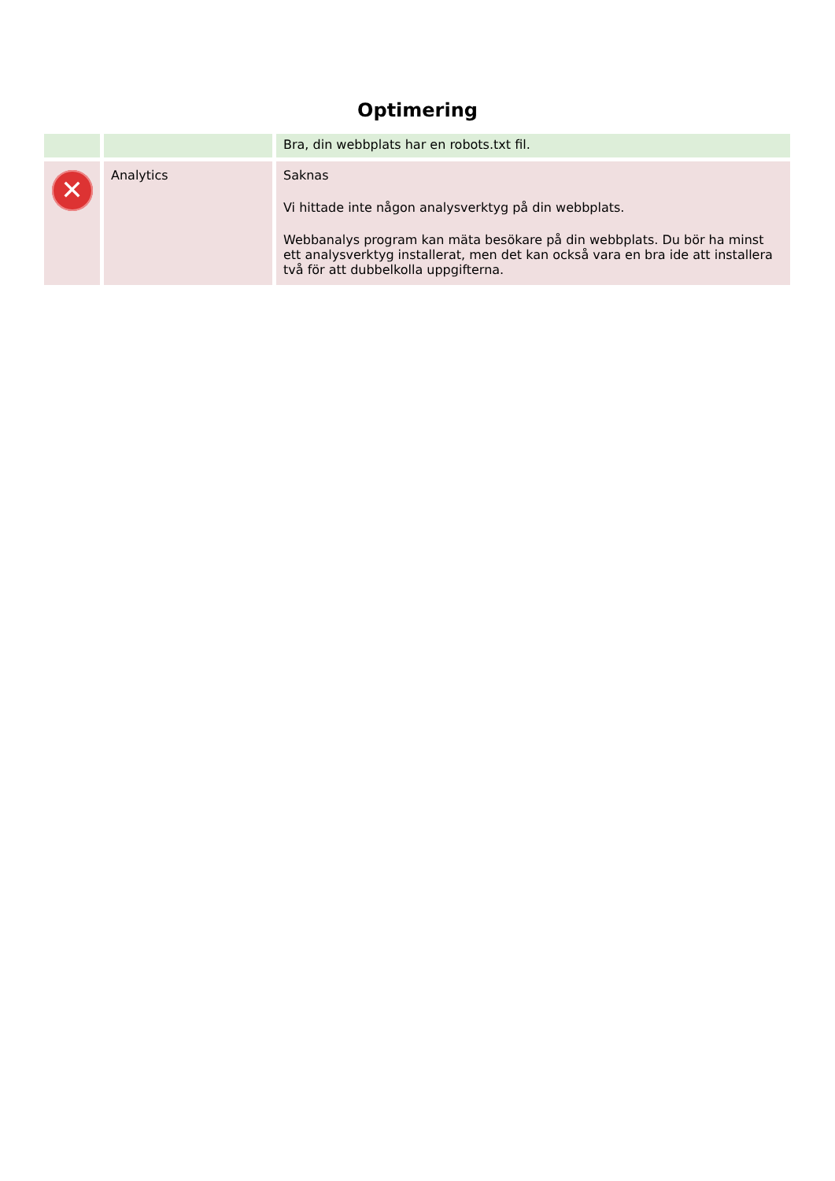Optimering
| | | Bra, din webbplats har en robots.txt fil. |
| ✕ | Analytics | Saknas Vi hittade inte någon analysverktyg på din webbplats. Webbanalys program kan mäta besökare på din webbplats. Du bör ha minst ett analysverktyg installerat, men det kan också vara en bra ide att installera två för att dubbelkolla uppgifterna. |